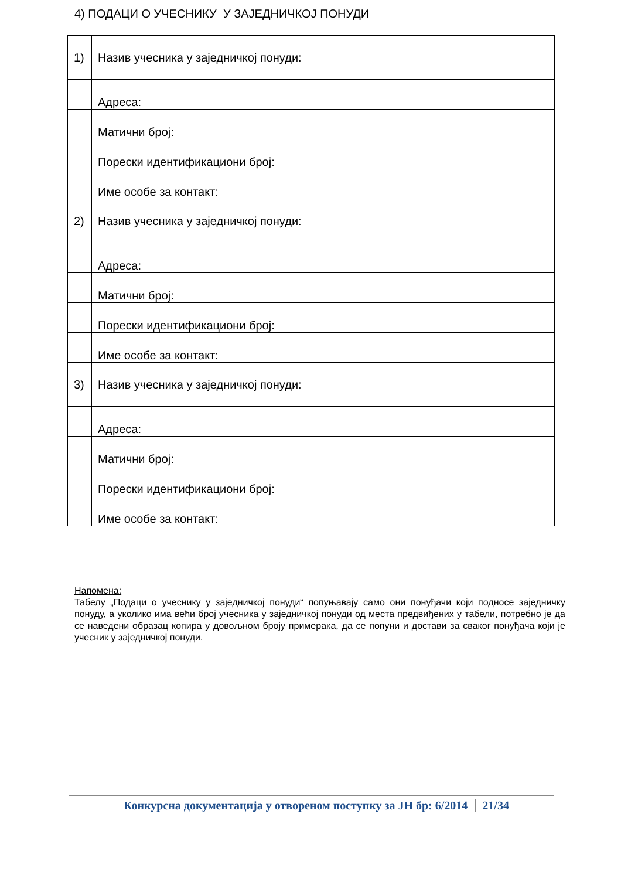4) ПОДАЦИ О УЧЕСНИКУ У ЗАЈЕДНИЧКОЈ ПОНУДИ
| 1) | Назив учесника у заједничкој понуди: | |
| | Адреса: | |
| | Матични број: | |
| | Порески идентификациони број: | |
| | Име особе за контакт: | |
| 2) | Назив учесника у заједничкој понуди: | |
| | Адреса: | |
| | Матични број: | |
| | Порески идентификациони број: | |
| | Име особе за контакт: | |
| 3) | Назив учесника у заједничкој понуди: | |
| | Адреса: | |
| | Матични број: | |
| | Порески идентификациони број: | |
| | Име особе за контакт: | |
Напомена:
Табелу „Подаци о учеснику у заједничкој понуди“ попуњавају само они понуђачи који подносе заједничку понуду, а уколико има већи број учесника у заједничкој понуди од места предвиђених у табели, потребно је да се наведени образац копира у довољном броју примерака, да се попуни и достави за сваког понуђача који је учесник у заједничкој понуди.
Конкурсна документација у отвореном поступку за ЈН бр: 6/2014 21/34